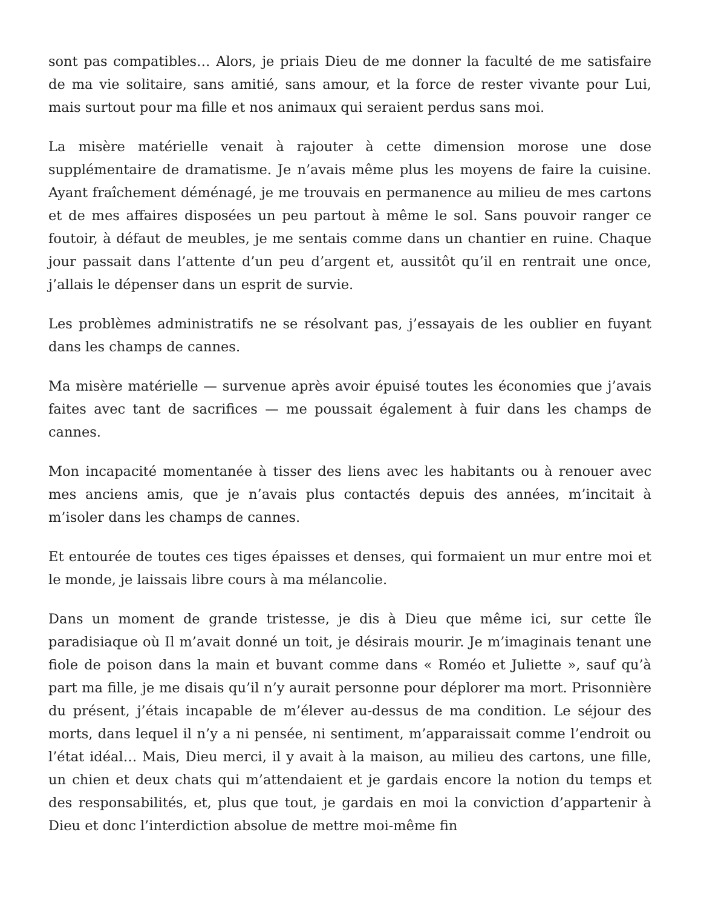sont pas compatibles… Alors, je priais Dieu de me donner la faculté de me satisfaire de ma vie solitaire, sans amitié, sans amour, et la force de rester vivante pour Lui, mais surtout pour ma fille et nos animaux qui seraient perdus sans moi.
La misère matérielle venait à rajouter à cette dimension morose une dose supplémentaire de dramatisme. Je n’avais même plus les moyens de faire la cuisine. Ayant fraîchement déménagé, je me trouvais en permanence au milieu de mes cartons et de mes affaires disposées un peu partout à même le sol. Sans pouvoir ranger ce foutoir, à défaut de meubles, je me sentais comme dans un chantier en ruine. Chaque jour passait dans l’attente d’un peu d’argent et, aussitôt qu’il en rentrait une once, j’allais le dépenser dans un esprit de survie.
Les problèmes administratifs ne se résolvant pas, j’essayais de les oublier en fuyant dans les champs de cannes.
Ma misère matérielle — survenue après avoir épuisé toutes les économies que j’avais faites avec tant de sacrifices — me poussait également à fuir dans les champs de cannes.
Mon incapacité momentanée à tisser des liens avec les habitants ou à renouer avec mes anciens amis, que je n’avais plus contactés depuis des années, m’incitait à m’isoler dans les champs de cannes.
Et entourée de toutes ces tiges épaisses et denses, qui formaient un mur entre moi et le monde, je laissais libre cours à ma mélancolie.
Dans un moment de grande tristesse, je dis à Dieu que même ici, sur cette île paradisiaque où Il m’avait donné un toit, je désirais mourir. Je m’imaginais tenant une fiole de poison dans la main et buvant comme dans « Roméo et Juliette », sauf qu’à part ma fille, je me disais qu’il n’y aurait personne pour déplorer ma mort. Prisonnière du présent, j’étais incapable de m’élever au-dessus de ma condition. Le séjour des morts, dans lequel il n’y a ni pensée, ni sentiment, m’apparaissait comme l’endroit ou l’état idéal… Mais, Dieu merci, il y avait à la maison, au milieu des cartons, une fille, un chien et deux chats qui m’attendaient et je gardais encore la notion du temps et des responsabilités, et, plus que tout, je gardais en moi la conviction d’appartenir à Dieu et donc l’interdiction absolue de mettre moi-même fin